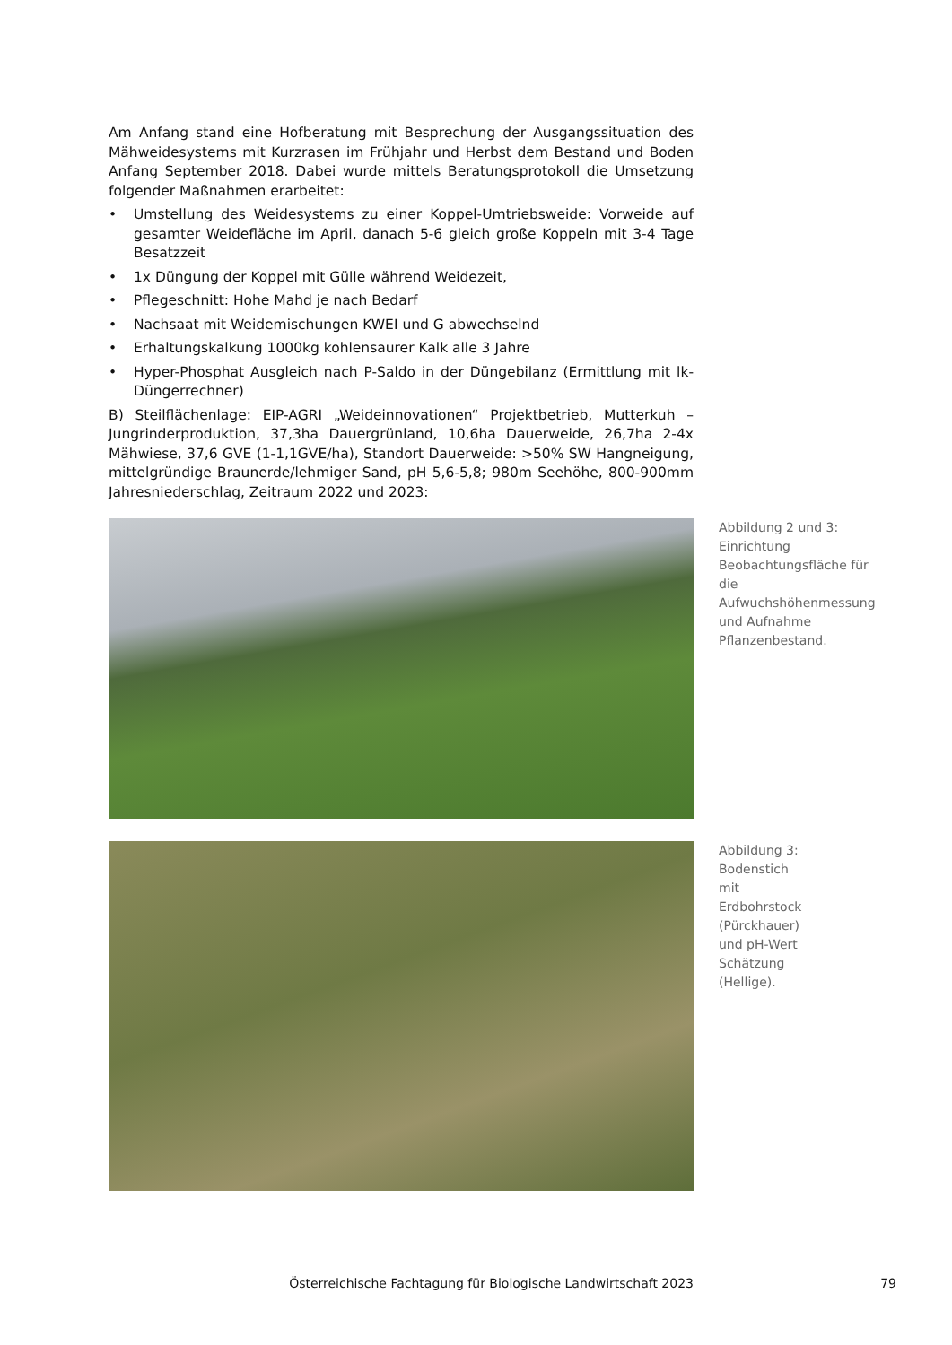Am Anfang stand eine Hofberatung mit Besprechung der Ausgangssituation des Mähweidesystems mit Kurzrasen im Frühjahr und Herbst dem Bestand und Boden Anfang September 2018. Dabei wurde mittels Beratungsprotokoll die Umsetzung folgender Maßnahmen erarbeitet:
• Umstellung des Weidesystems zu einer Koppel-Umtriebsweide: Vorweide auf gesamter Weidefläche im April, danach 5-6 gleich große Koppeln mit 3-4 Tage Besatzzeit
• 1x Düngung der Koppel mit Gülle während Weidezeit,
• Pflegeschnitt: Hohe Mahd je nach Bedarf
• Nachsaat mit Weidemischungen KWEI und G abwechselnd
• Erhaltungskalkung 1000kg kohlensaurer Kalk alle 3 Jahre
• Hyper-Phosphat Ausgleich nach P-Saldo in der Düngebilanz (Ermittlung mit lk-Düngerrechner)
B) Steilflächenlage: EIP-AGRI „Weideinnovationen“ Projektbetrieb, Mutterkuh – Jungrinderproduktion, 37,3ha Dauergrünland, 10,6ha Dauerweide, 26,7ha 2-4x Mähwiese, 37,6 GVE (1-1,1GVE/ha), Standort Dauerweide: >50% SW Hangneigung, mittelgründige Braunerde/lehmiger Sand, pH 5,6-5,8; 980m Seehöhe, 800-900mm Jahresniederschlag, Zeitraum 2022 und 2023:
Abbildung 2 und 3: Einrichtung Beobachtungsfläche für die Aufwuchshöhenmessung und Aufnahme Pflanzenbestand.
Abbildung 3: Bodenstich mit Erdbohrstock (Pürckhauer) und pH-Wert Schätzung (Hellige).
Österreichische Fachtagung für Biologische Landwirtschaft 2023 79